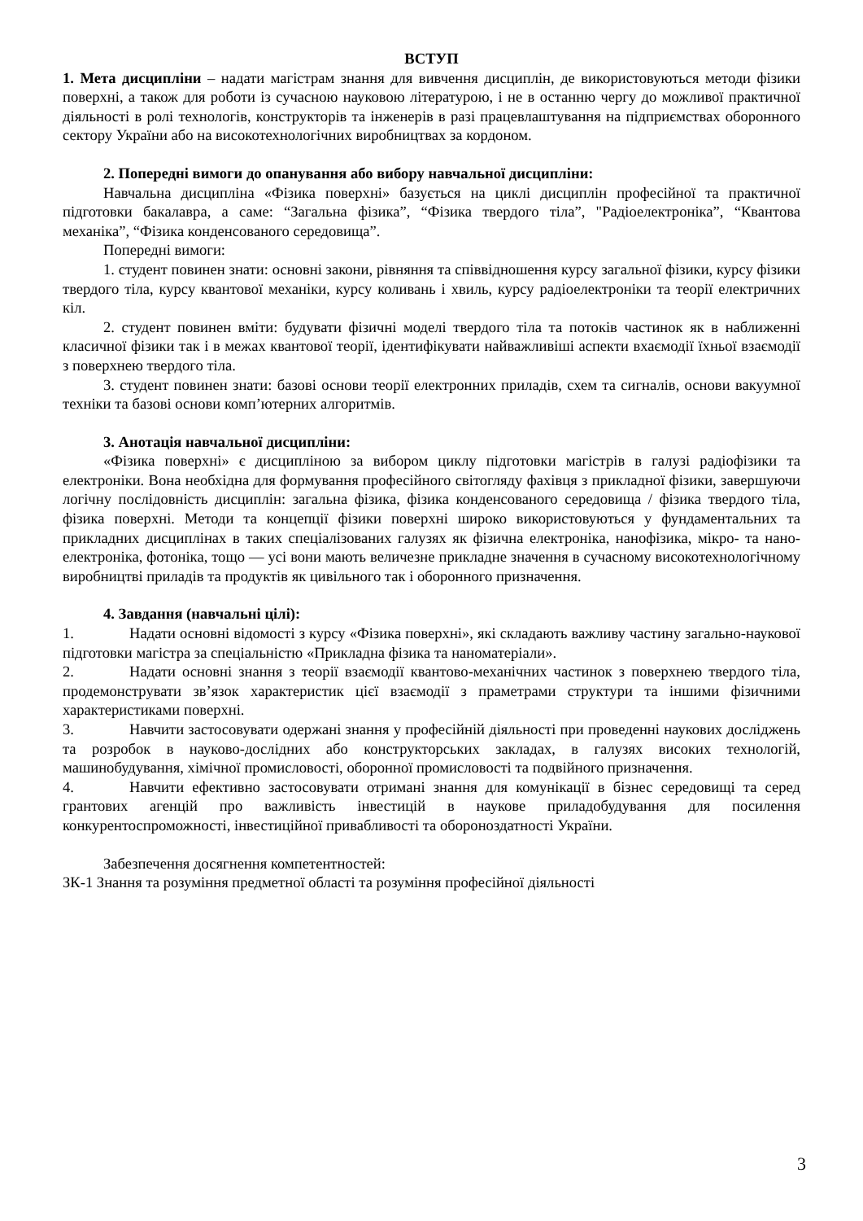ВСТУП
1. Мета дисципліни – надати магістрам знання для вивчення дисциплін, де використовуються методи фізики поверхні, а також для роботи із сучасною науковою літературою, і не в останню чергу до можливої практичної діяльності в ролі технологів, конструкторів та інженерів в разі працевлаштування на підприємствах оборонного сектору України або на високотехнологічних виробництвах за кордоном.
2. Попередні вимоги до опанування або вибору навчальної дисципліни:
Навчальна дисципліна «Фізика поверхні» базується на циклі дисциплін професійної та практичної підготовки бакалавра, а саме: “Загальна фізика”, “Фізика твердого тіла”, "Радіоелектроніка”, “Квантова механіка”, “Фізика конденсованого середовища”.
Попередні вимоги:
1. студент повинен знати: основні закони, рівняння та співвідношення курсу загальної фізики, курсу фізики твердого тіла, курсу квантової механіки, курсу коливань і хвиль, курсу радіоелектроніки та теорії електричних кіл.
2. студент повинен вміти: будувати фізичні моделі твердого тіла та потоків частинок як в наближенні класичної фізики так і в межах квантової теорії, ідентифікувати найважливіші аспекти вхаємодії їхньої взаємодії з поверхнею твердого тіла.
3. студент повинен знати: базові основи теорії електронних приладів, схем та сигналів, основи вакуумної техніки та базові основи комп’ютерних алгоритмів.
3. Анотація навчальної дисципліни:
«Фізика поверхні» є дисципліною за вибором циклу підготовки магістрів в галузі радіофізики та електроніки. Вона необхідна для формування професійного світогляду фахівця з прикладної фізики, завершуючи логічну послідовність дисциплін: загальна фізика, фізика конденсованого середовища / фізика твердого тіла, фізика поверхні. Методи та концепції фізики поверхні широко використовуються у фундаментальних та прикладних дисциплінах в таких спеціалізованих галузях як фізична електроніка, нанофізика, мікро- та нано-електроніка, фотоніка, тощо — усі вони мають величезне прикладне значення в сучасному високотехнологічному виробництві приладів та продуктів як цивільного так і оборонного призначення.
4. Завдання (навчальні цілі):
1. Надати основні відомості з курсу «Фізика поверхні», які складають важливу частину загально-наукової підготовки магістра за спеціальністю «Прикладна фізика та наноматеріали».
2. Надати основні знання з теорії взаємодії квантово-механічних частинок з поверхнею твердого тіла, продемонструвати зв’язок характеристик цієї взаємодії з праметрами структури та іншими фізичними характеристиками поверхні.
3. Навчити застосовувати одержані знання у професійній діяльності при проведенні наукових досліджень та розробок в науково-дослідних або конструкторських закладах, в галузях високих технологій, машинобудування, хімічної промисловості, оборонної промисловості та подвійного призначення.
4. Навчити ефективно застосовувати отримані знання для комунікації в бізнес середовищі та серед грантових агенцій про важливість інвестицій в наукове приладобудування для посилення конкурентоспроможності, інвестиційної привабливості та обороноздатності України.
Забезпечення досягнення компетентностей:
ЗК-1 Знання та розуміння предметної області та розуміння професійної діяльності
3